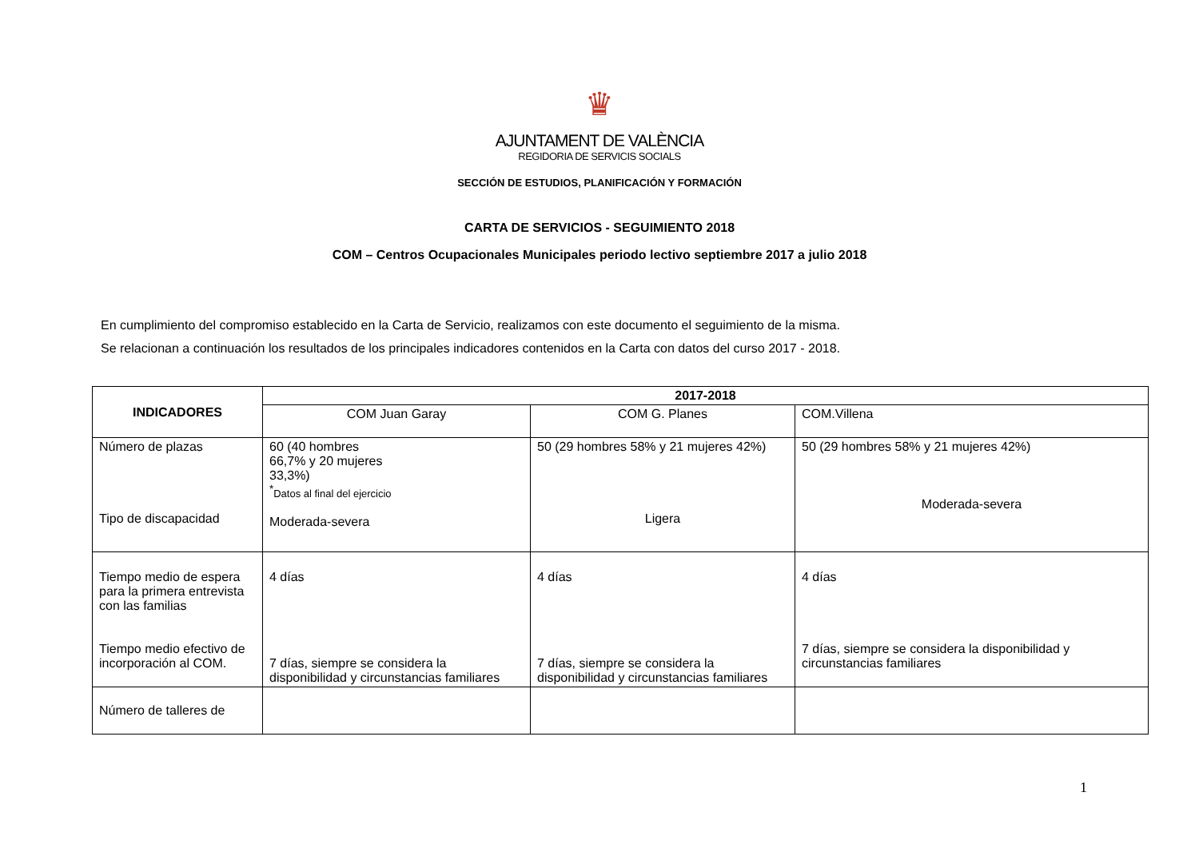♛
AJUNTAMENT DE VALÈNCIA
REGIDORIA DE SERVICIS SOCIALS
SECCIÓN DE ESTUDIOS, PLANIFICACIÓN Y FORMACIÓN
CARTA DE SERVICIOS - SEGUIMIENTO 2018
COM – Centros Ocupacionales Municipales periodo lectivo septiembre 2017 a julio 2018
En cumplimiento del compromiso establecido en la Carta de Servicio, realizamos con este documento el seguimiento de la misma.
Se relacionan a continuación los resultados de los principales indicadores contenidos en la Carta con datos del curso 2017 - 2018.
| INDICADORES | 2017-2018 | | |
| --- | --- | --- | --- |
| | COM Juan Garay | COM G. Planes | COM.Villena |
| Número de plazas Tipo de discapacidad | 60 (40 hombres 66,7% y 20 mujeres 33,3%) <sup>*</sup> Datos al final del ejercicio Moderada-severa | 50 (29 hombres 58% y 21 mujeres 42%) Ligera | 50 (29 hombres 58% y 21 mujeres 42%) Moderada-severa |
| Tiempo medio de espera para la primera entrevista con las familias Tiempo medio efectivo de incorporación al COM. | 4 días 7 días, siempre se considera la disponibilidad y circunstancias familiares | 4 días 7 días, siempre se considera la disponibilidad y circunstancias familiares | 4 días 7 días, siempre se considera la disponibilidad y circunstancias familiares |
| Número de talleres de | | | |
1